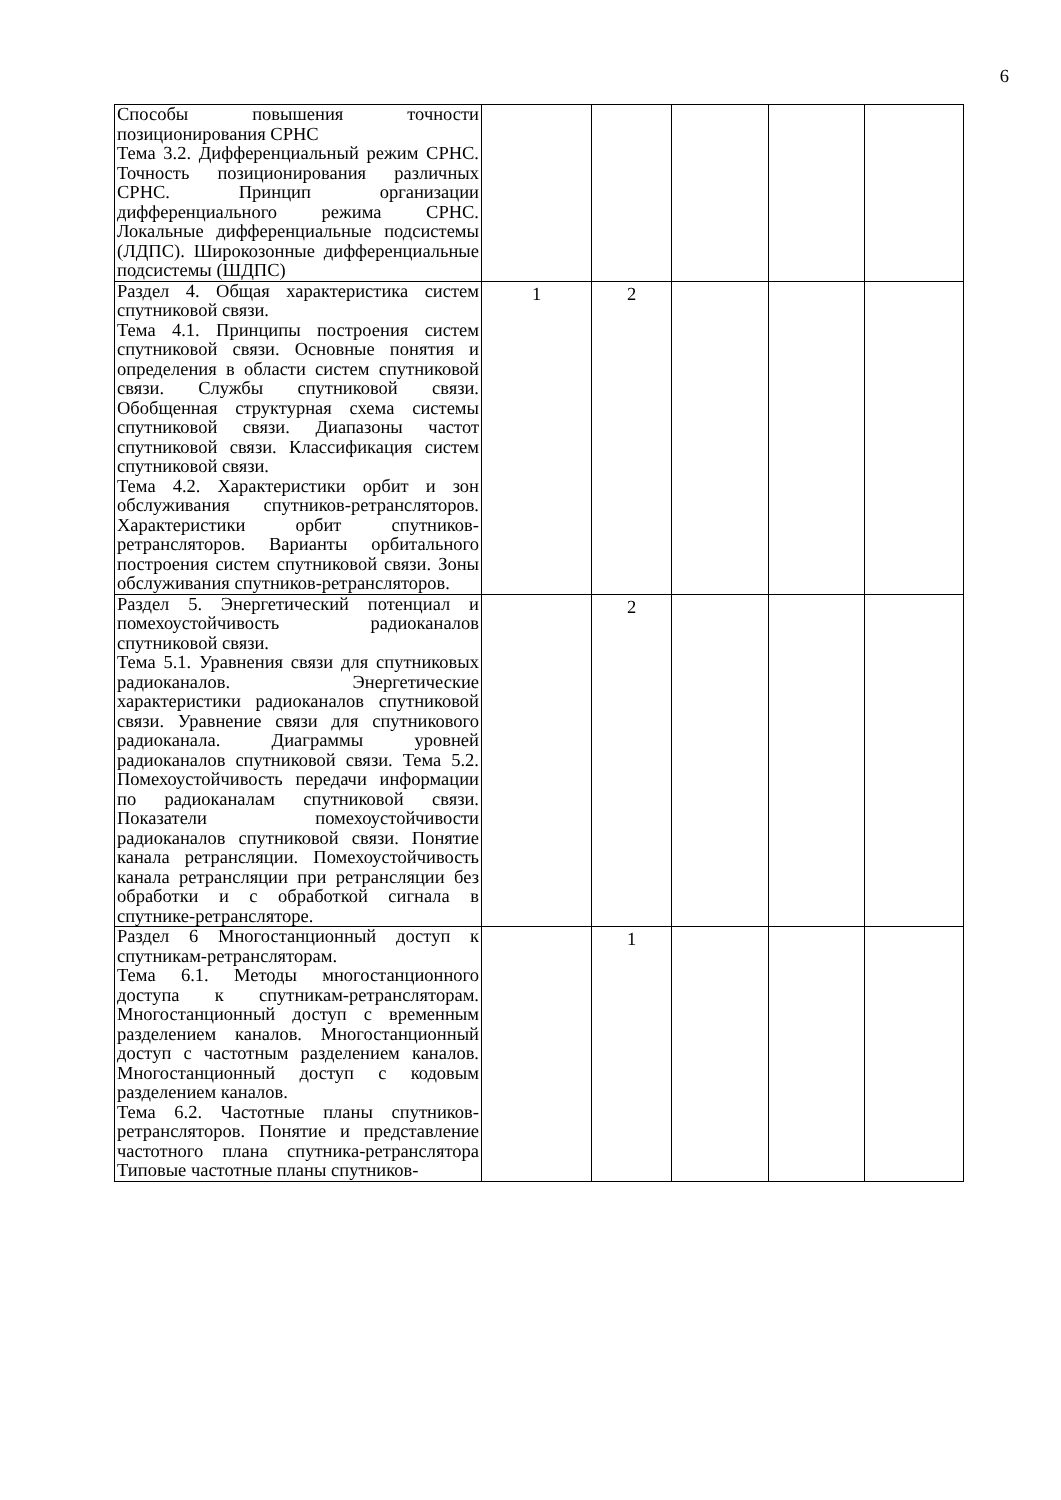6
| Способы повышения точности позиционирования СРНС Тема 3.2. Дифференциальный режим СРНС. Точность позиционирования различных СРНС. Принцип организации дифференциального режима СРНС. Локальные дифференциальные подсистемы (ЛДПС). Широкозонные дифференциальные подсистемы (ШДПС) | | | | | |
| Раздел 4. Общая характеристика систем спутниковой связи. Тема 4.1. Принципы построения систем спутниковой связи. Основные понятия и определения в области систем спутниковой связи. Службы спутниковой связи. Обобщенная структурная схема системы спутниковой связи. Диапазоны частот спутниковой связи. Классификация систем спутниковой связи. Тема 4.2. Характеристики орбит и зон обслуживания спутников-ретрансляторов. Характеристики орбит спутников-ретрансляторов. Варианты орбитального построения систем спутниковой связи. Зоны обслуживания спутников-ретрансляторов. | 1 | 2 | | | |
| Раздел 5. Энергетический потенциал и помехоустойчивость радиоканалов спутниковой связи. Тема 5.1. Уравнения связи для спутниковых радиоканалов. Энергетические характеристики радиоканалов спутниковой связи. Уравнение связи для спутникового радиоканала. Диаграммы уровней радиоканалов спутниковой связи. Тема 5.2. Помехоустойчивость передачи информации по радиоканалам спутниковой связи. Показатели помехоустойчивости радиоканалов спутниковой связи. Понятие канала ретрансляции. Помехоустойчивость канала ретрансляции при ретрансляции без обработки и с обработкой сигнала в спутнике-ретрансляторе. | | 2 | | | |
| Раздел 6 Многостанционный доступ к спутникам-ретрансляторам. Тема 6.1. Методы многостанционного доступа к спутникам-ретрансляторам. Многостанционный доступ с временным разделением каналов. Многостанционный доступ с частотным разделением каналов. Многостанционный доступ с кодовым разделением каналов. Тема 6.2. Частотные планы спутников-ретрансляторов. Понятие и представление частотного плана спутника-ретранслятора Типовые частотные планы спутников- | | 1 | | | |